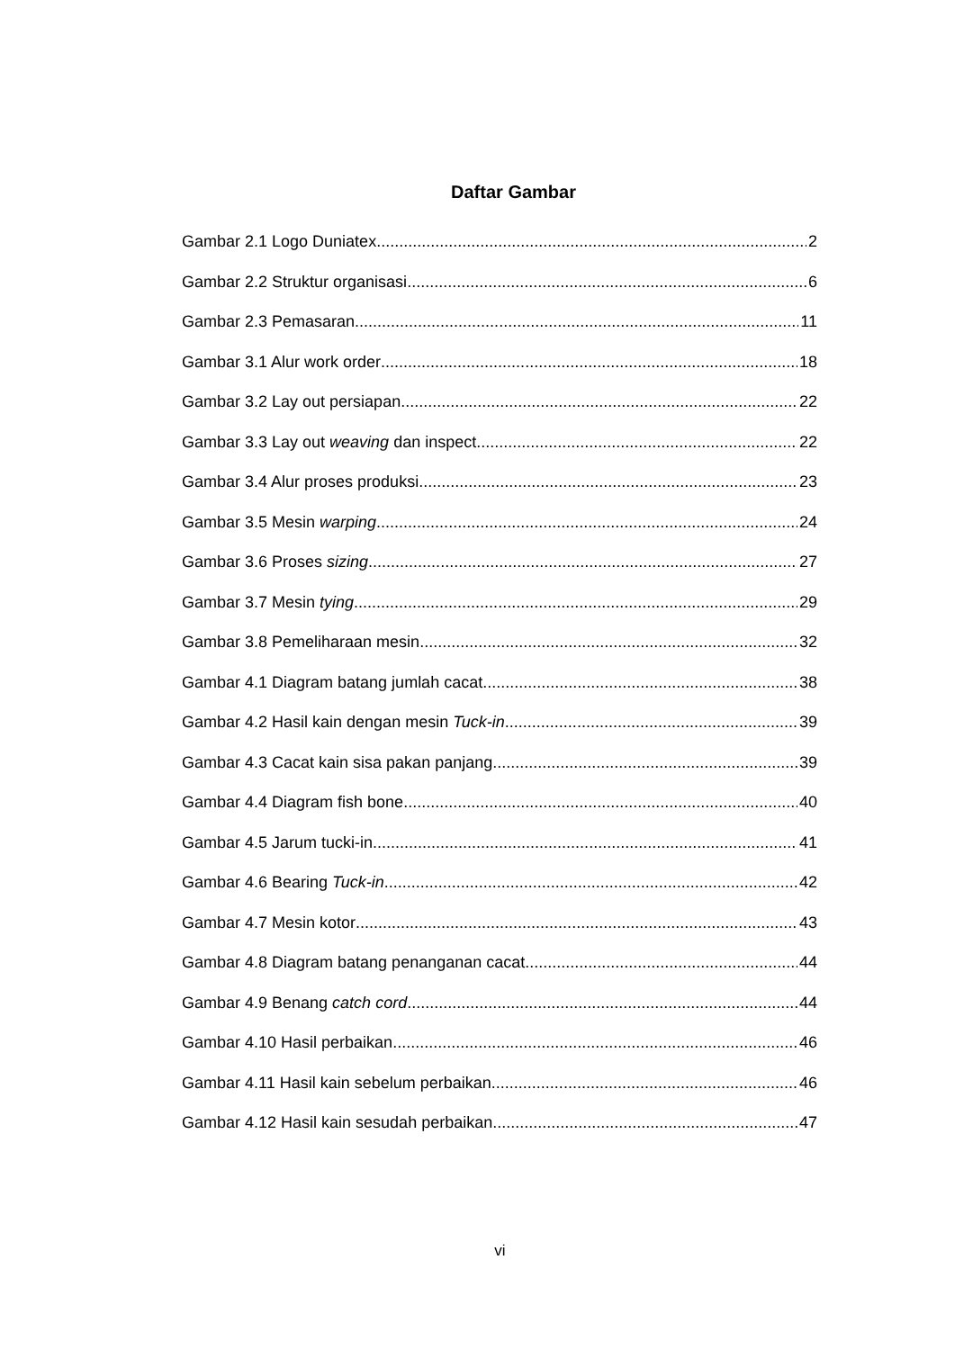Daftar Gambar
Gambar 2.1 Logo Duniatex 2
Gambar 2.2 Struktur organisasi 6
Gambar 2.3 Pemasaran 11
Gambar 3.1 Alur work order 18
Gambar 3.2 Lay out persiapan 22
Gambar 3.3 Lay out weaving dan inspect 22
Gambar 3.4 Alur proses produksi 23
Gambar 3.5 Mesin warping 24
Gambar 3.6 Proses sizing 27
Gambar 3.7 Mesin tying 29
Gambar 3.8 Pemeliharaan mesin 32
Gambar 4.1 Diagram batang jumlah cacat 38
Gambar 4.2 Hasil kain dengan mesin Tuck-in 39
Gambar 4.3 Cacat kain sisa pakan panjang 39
Gambar 4.4 Diagram fish bone 40
Gambar 4.5 Jarum tucki-in 41
Gambar 4.6 Bearing Tuck-in 42
Gambar 4.7 Mesin kotor 43
Gambar 4.8 Diagram batang penanganan cacat 44
Gambar 4.9 Benang catch cord 44
Gambar 4.10 Hasil perbaikan 46
Gambar 4.11 Hasil kain sebelum perbaikan 46
Gambar 4.12 Hasil kain sesudah perbaikan 47
vi